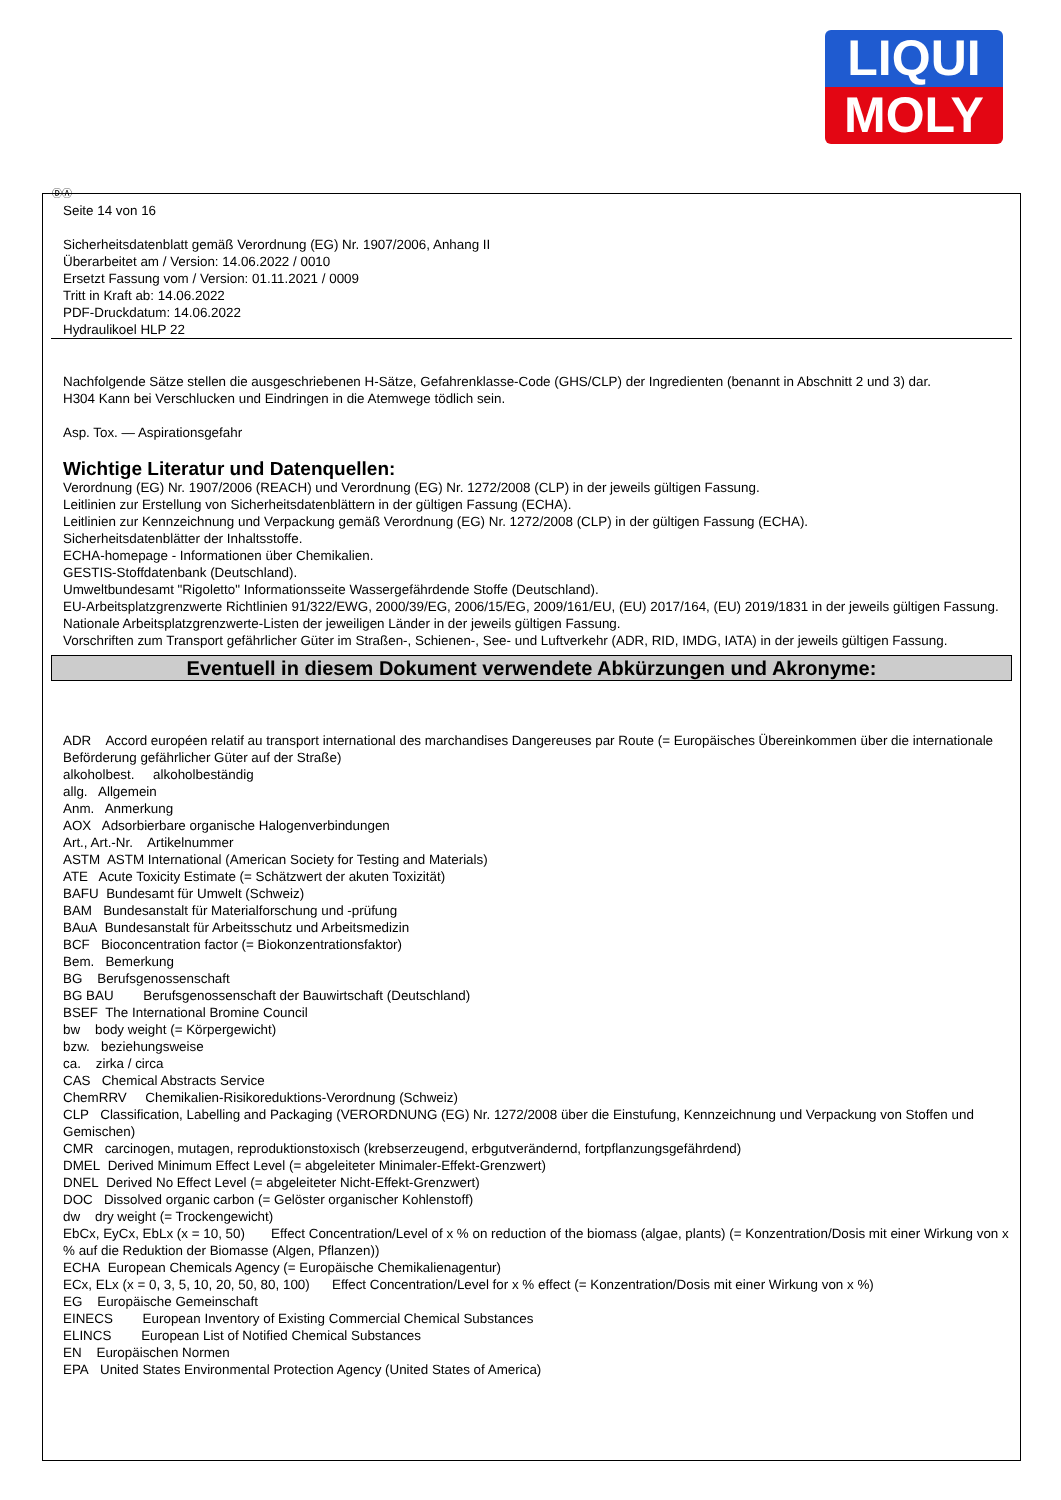LIQUI
MOLY
ⒹⒶ
Seite 14 von 16
Sicherheitsdatenblatt gemäß Verordnung (EG) Nr. 1907/2006, Anhang II
Überarbeitet am / Version: 14.06.2022 / 0010
Ersetzt Fassung vom / Version: 01.11.2021 / 0009
Tritt in Kraft ab: 14.06.2022
PDF-Druckdatum: 14.06.2022
Hydraulikoel HLP 22
Nachfolgende Sätze stellen die ausgeschriebenen H-Sätze, Gefahrenklasse-Code (GHS/CLP) der Ingredienten (benannt in Abschnitt 2 und 3) dar.
H304 Kann bei Verschlucken und Eindringen in die Atemwege tödlich sein.
Asp. Tox. — Aspirationsgefahr
Wichtige Literatur und Datenquellen:
Verordnung (EG) Nr. 1907/2006 (REACH) und Verordnung (EG) Nr. 1272/2008 (CLP) in der jeweils gültigen Fassung.
Leitlinien zur Erstellung von Sicherheitsdatenblättern in der gültigen Fassung (ECHA).
Leitlinien zur Kennzeichnung und Verpackung gemäß Verordnung (EG) Nr. 1272/2008 (CLP) in der gültigen Fassung (ECHA).
Sicherheitsdatenblätter der Inhaltsstoffe.
ECHA-homepage - Informationen über Chemikalien.
GESTIS-Stoffdatenbank (Deutschland).
Umweltbundesamt "Rigoletto" Informationsseite Wassergefährdende Stoffe (Deutschland).
EU-Arbeitsplatzgrenzwerte Richtlinien 91/322/EWG, 2000/39/EG, 2006/15/EG, 2009/161/EU, (EU) 2017/164, (EU) 2019/1831 in der jeweils gültigen Fassung.
Nationale Arbeitsplatzgrenzwerte-Listen der jeweiligen Länder in der jeweils gültigen Fassung.
Vorschriften zum Transport gefährlicher Güter im Straßen-, Schienen-, See- und Luftverkehr (ADR, RID, IMDG, IATA) in der jeweils gültigen Fassung.
Eventuell in diesem Dokument verwendete Abkürzungen und Akronyme:
ADR Accord européen relatif au transport international des marchandises Dangereuses par Route (= Europäisches Übereinkommen über die internationale Beförderung gefährlicher Güter auf der Straße)
alkoholbest. alkoholbeständig
allg. Allgemein
Anm. Anmerkung
AOX Adsorbierbare organische Halogenverbindungen
Art., Art.-Nr. Artikelnummer
ASTM ASTM International (American Society for Testing and Materials)
ATE Acute Toxicity Estimate (= Schätzwert der akuten Toxizität)
BAFU Bundesamt für Umwelt (Schweiz)
BAM Bundesanstalt für Materialforschung und -prüfung
BAuA Bundesanstalt für Arbeitsschutz und Arbeitsmedizin
BCF Bioconcentration factor (= Biokonzentrationsfaktor)
Bem. Bemerkung
BG Berufsgenossenschaft
BG BAU Berufsgenossenschaft der Bauwirtschaft (Deutschland)
BSEF The International Bromine Council
bw body weight (= Körpergewicht)
bzw. beziehungsweise
ca. zirka / circa
CAS Chemical Abstracts Service
ChemRRV Chemikalien-Risikoreduktions-Verordnung (Schweiz)
CLP Classification, Labelling and Packaging (VERORDNUNG (EG) Nr. 1272/2008 über die Einstufung, Kennzeichnung und Verpackung von Stoffen und Gemischen)
CMR carcinogen, mutagen, reproduktionstoxisch (krebserzeugend, erbgutverändernd, fortpflanzungsgefährdend)
DMEL Derived Minimum Effect Level (= abgeleiteter Minimaler-Effekt-Grenzwert)
DNEL Derived No Effect Level (= abgeleiteter Nicht-Effekt-Grenzwert)
DOC Dissolved organic carbon (= Gelöster organischer Kohlenstoff)
dw dry weight (= Trockengewicht)
EbCx, EyCx, EbLx (x = 10, 50) Effect Concentration/Level of x % on reduction of the biomass (algae, plants) (= Konzentration/Dosis mit einer Wirkung von x % auf die Reduktion der Biomasse (Algen, Pflanzen))
ECHA European Chemicals Agency (= Europäische Chemikalienagentur)
ECx, ELx (x = 0, 3, 5, 10, 20, 50, 80, 100) Effect Concentration/Level for x % effect (= Konzentration/Dosis mit einer Wirkung von x %)
EG Europäische Gemeinschaft
EINECS European Inventory of Existing Commercial Chemical Substances
ELINCS European List of Notified Chemical Substances
EN Europäischen Normen
EPA United States Environmental Protection Agency (United States of America)